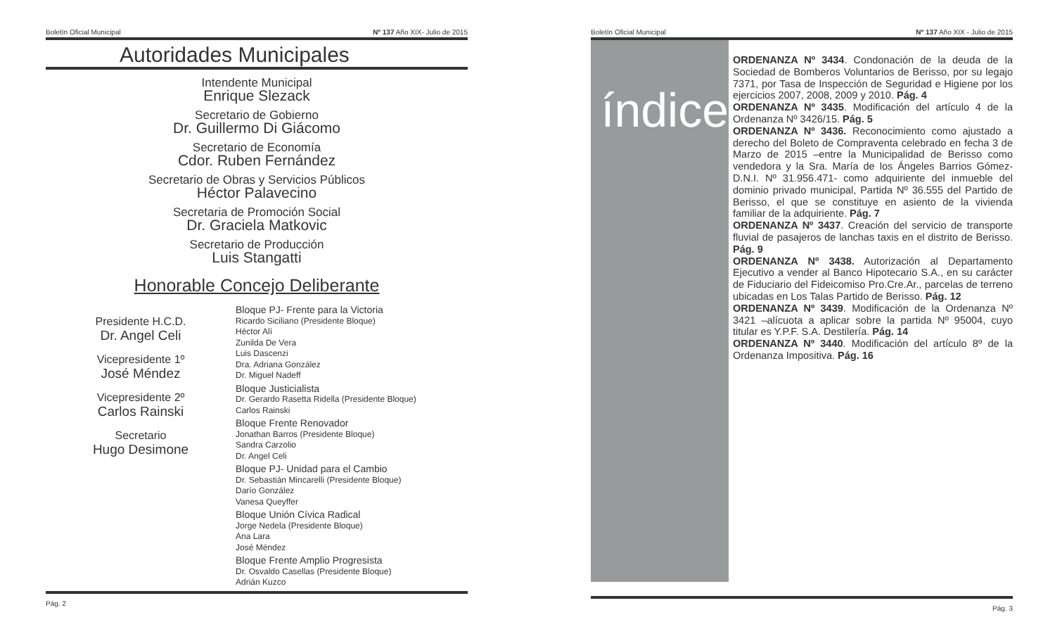Boletín Oficial Municipal Nº 137 Año XIX- Julio de 2015
Autoridades Municipales
Intendente Municipal
Enrique Slezack
Secretario de Gobierno
Dr. Guillermo Di Giácomo
Secretario de Economía
Cdor. Ruben Fernández
Secretario de Obras y Servicios Públicos
Héctor Palavecino
Secretaria de Promoción Social
Dr. Graciela Matkovic
Secretario de Producción
Luis Stangatti
Honorable Concejo Deliberante
Presidente H.C.D.
Dr. Angel Celi
Vicepresidente 1º
José Méndez
Vicepresidente 2º
Carlos Rainski
Secretario
Hugo Desimone
Bloque PJ- Frente para la Victoria
Ricardo Siciliano (Presidente Bloque)
Héctor Alí
Zunilda De Vera
Luis Dascenzi
Dra. Adriana González
Dr. Miguel Nadeff
Bloque Justicialista
Dr. Gerardo Rasetta Ridella (Presidente Bloque)
Carlos Rainski
Bloque Frente Renovador
Jonathan Barros (Presidente Bloque)
Sandra Carzolio
Dr. Angel Celi
Bloque PJ- Unidad para el Cambio
Dr. Sebastián Mincarelli (Presidente Bloque)
Darío González
Vanesa Queyffer
Bloque Unión Cívica Radical
Jorge Nedela (Presidente Bloque)
Ana Lara
José Méndez
Bloque Frente Amplio Progresista
Dr. Osvaldo Casellas (Presidente Bloque)
Adrián Kuzco
Pág. 2
Boletín Oficial Municipal Nº 137 Año XIX - Julio de 2015
índice
ORDENANZA Nº 3434. Condonación de la deuda de la Sociedad de Bomberos Voluntarios de Berisso, por su legajo 7371, por Tasa de Inspección de Seguridad e Higiene por los ejercicios 2007, 2008, 2009 y 2010. Pág. 4
ORDENANZA Nº 3435. Modificación del artículo 4 de la Ordenanza Nº 3426/15. Pág. 5
ORDENANZA Nº 3436. Reconocimiento como ajustado a derecho del Boleto de Compraventa celebrado en fecha 3 de Marzo de 2015 –entre la Municipalidad de Berisso como vendedora y la Sra. María de los Ángeles Barrios Gómez- D.N.I. Nº 31.956.471- como adquiriente del inmueble del dominio privado municipal, Partida Nº 36.555 del Partido de Berisso, el que se constituye en asiento de la vivienda familiar de la adquiriente. Pág. 7
ORDENANZA Nº 3437. Creación del servicio de transporte fluvial de pasajeros de lanchas taxis en el distrito de Berisso. Pág. 9
ORDENANZA Nº 3438. Autorización al Departamento Ejecutivo a vender al Banco Hipotecario S.A., en su carácter de Fiduciario del Fideicomiso Pro.Cre.Ar., parcelas de terreno ubicadas en Los Talas Partido de Berisso. Pág. 12
ORDENANZA Nº 3439. Modificación de la Ordenanza Nº 3421 –alícuota a aplicar sobre la partida Nº 95004, cuyo titular es Y.P.F. S.A. Destilería. Pág. 14
ORDENANZA Nº 3440. Modificación del artículo 8º de la Ordenanza Impositiva. Pág. 16
Pág. 3